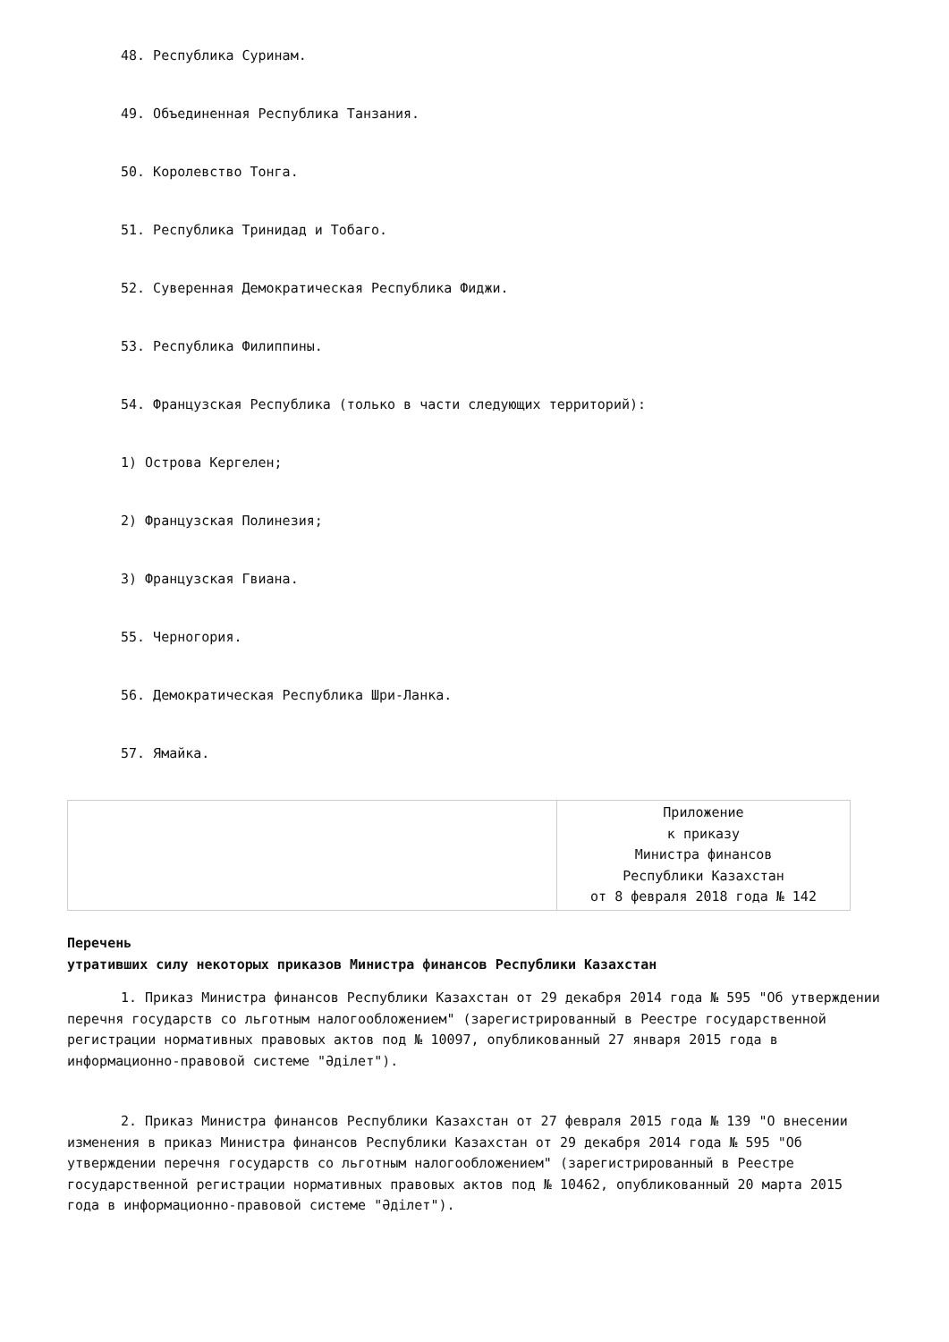48. Республика Суринам.
49. Объединенная Республика Танзания.
50. Королевство Тонга.
51. Республика Тринидад и Тобаго.
52. Суверенная Демократическая Республика Фиджи.
53. Республика Филиппины.
54. Французская Республика (только в части следующих территорий):
1) Острова Кергелен;
2) Французская Полинезия;
3) Французская Гвиана.
55. Черногория.
56. Демократическая Республика Шри-Ланка.
57. Ямайка.
| | Приложение к приказу Министра финансов Республики Казахстан от 8 февраля 2018 года № 142 |
Перечень
утративших силу некоторых приказов Министра финансов Республики Казахстан
1. Приказ Министра финансов Республики Казахстан от 29 декабря 2014 года № 595 "Об утверждении перечня государств со льготным налогообложением" (зарегистрированный в Реестре государственной регистрации нормативных правовых актов под № 10097, опубликованный 27 января 2015 года в информационно-правовой системе "Әділет").
2. Приказ Министра финансов Республики Казахстан от 27 февраля 2015 года № 139 "О внесении изменения в приказ Министра финансов Республики Казахстан от 29 декабря 2014 года № 595 "Об утверждении перечня государств со льготным налогообложением" (зарегистрированный в Реестре государственной регистрации нормативных правовых актов под № 10462, опубликованный 20 марта 2015 года в информационно-правовой системе "Әділет").